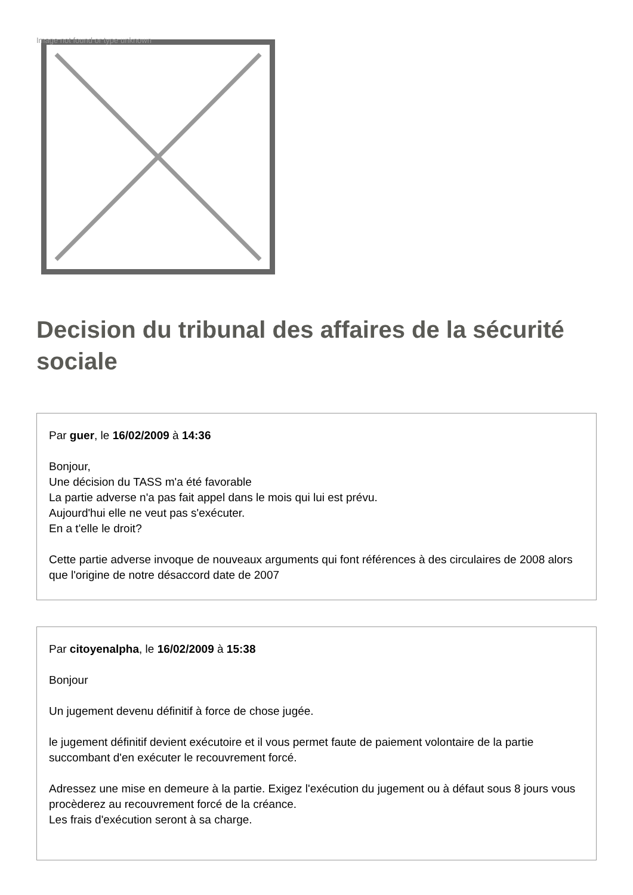Image not found or type unknown
Decision du tribunal des affaires de la sécurité sociale
Par guer, le 16/02/2009 à 14:36
Bonjour,
Une décision du TASS m'a été favorable
La partie adverse n'a pas fait appel dans le mois qui lui est prévu.
Aujourd'hui elle ne veut pas s'exécuter.
En a t'elle le droit?
Cette partie adverse invoque de nouveaux arguments qui font références à des circulaires de 2008 alors que l'origine de notre désaccord date de 2007
Par citoyenalpha, le 16/02/2009 à 15:38
Bonjour
Un jugement devenu définitif à force de chose jugée.
le jugement définitif devient exécutoire et il vous permet faute de paiement volontaire de la partie succombant d'en exécuter le recouvrement forcé.
Adressez une mise en demeure à la partie. Exigez l'exécution du jugement ou à défaut sous 8 jours vous procèderez au recouvrement forcé de la créance.
Les frais d'exécution seront à sa charge.